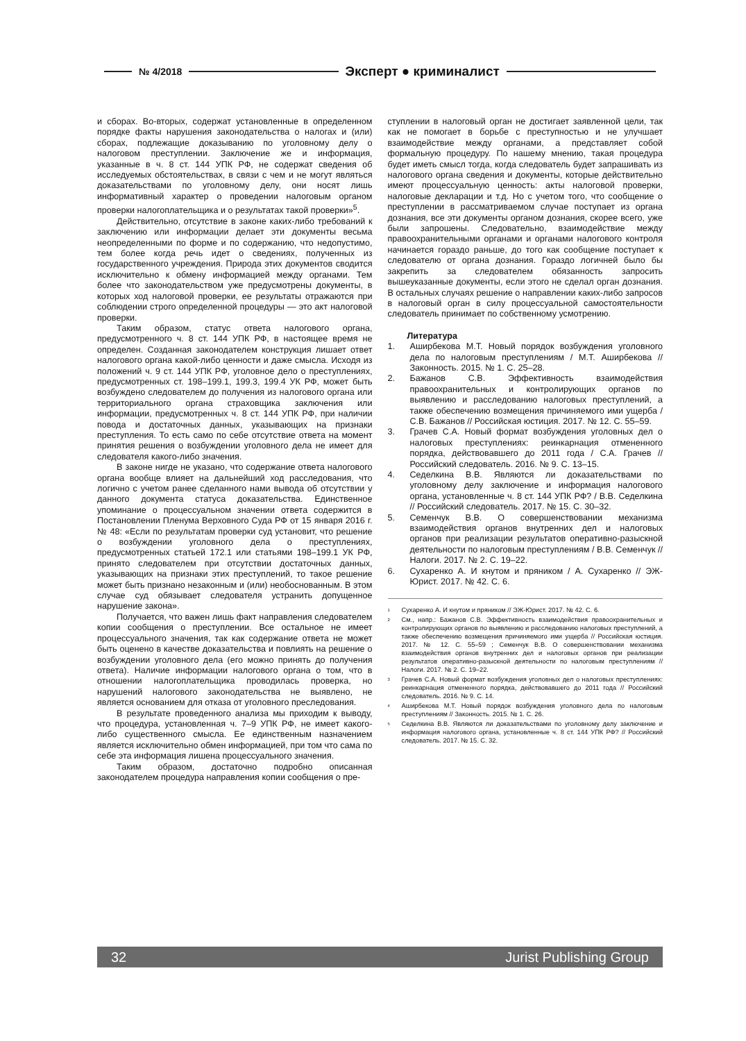№ 4/2018 Эксперт ● криминалист
и сборах. Во-вторых, содержат установленные в определенном порядке факты нарушения законодательства о налогах и (или) сборах, подлежащие доказыванию по уголовному делу о налоговом преступлении. Заключение же и информация, указанные в ч. 8 ст. 144 УПК РФ, не содержат сведения об исследуемых обстоятельствах, в связи с чем и не могут являться доказательствами по уголовному делу, они носят лишь информативный характер о проведении налоговым органом проверки налогоплательщика и о результатах такой проверки»<sup>5</sup>.
Действительно, отсутствие в законе каких-либо требований к заключению или информации делает эти документы весьма неопределенными по форме и по содержанию, что недопустимо, тем более когда речь идет о сведениях, полученных из государственного учреждения. Природа этих документов сводится исключительно к обмену информацией между органами. Тем более что законодательством уже предусмотрены документы, в которых ход налоговой проверки, ее результаты отражаются при соблюдении строго определенной процедуры — это акт налоговой проверки.
Таким образом, статус ответа налогового органа, предусмотренного ч. 8 ст. 144 УПК РФ, в настоящее время не определен. Созданная законодателем конструкция лишает ответ налогового органа какой-либо ценности и даже смысла. Исходя из положений ч. 9 ст. 144 УПК РФ, уголовное дело о преступлениях, предусмотренных ст. 198–199.1, 199.3, 199.4 УК РФ, может быть возбуждено следователем до получения из налогового органа или территориального органа страховщика заключения или информации, предусмотренных ч. 8 ст. 144 УПК РФ, при наличии повода и достаточных данных, указывающих на признаки преступления. То есть само по себе отсутствие ответа на момент принятия решения о возбуждении уголовного дела не имеет для следователя какого-либо значения.
В законе нигде не указано, что содержание ответа налогового органа вообще влияет на дальнейший ход расследования, что логично с учетом ранее сделанного нами вывода об отсутствии у данного документа статуса доказательства. Единственное упоминание о процессуальном значении ответа содержится в Постановлении Пленума Верховного Суда РФ от 15 января 2016 г. № 48: «Если по результатам проверки суд установит, что решение о возбуждении уголовного дела о преступлениях, предусмотренных статьей 172.1 или статьями 198–199.1 УК РФ, принято следователем при отсутствии достаточных данных, указывающих на признаки этих преступлений, то такое решение может быть признано незаконным и (или) необоснованным. В этом случае суд обязывает следователя устранить допущенное нарушение закона».
Получается, что важен лишь факт направления следователем копии сообщения о преступлении. Все остальное не имеет процессуального значения, так как содержание ответа не может быть оценено в качестве доказательства и повлиять на решение о возбуждении уголовного дела (его можно принять до получения ответа). Наличие информации налогового органа о том, что в отношении налогоплательщика проводилась проверка, но нарушений налогового законодательства не выявлено, не является основанием для отказа от уголовного преследования.
В результате проведенного анализа мы приходим к выводу, что процедура, установленная ч. 7–9 УПК РФ, не имеет какого-либо существенного смысла. Ее единственным назначением является исключительно обмен информацией, при том что сама по себе эта информация лишена процессуального значения.
Таким образом, достаточно подробно описанная законодателем процедура направления копии сообщения о пре-
ступлении в налоговый орган не достигает заявленной цели, так как не помогает в борьбе с преступностью и не улучшает взаимодействие между органами, а представляет собой формальную процедуру. По нашему мнению, такая процедура будет иметь смысл тогда, когда следователь будет запрашивать из налогового органа сведения и документы, которые действительно имеют процессуальную ценность: акты налоговой проверки, налоговые декларации и т.д. Но с учетом того, что сообщение о преступлении в рассматриваемом случае поступает из органа дознания, все эти документы органом дознания, скорее всего, уже были запрошены. Следовательно, взаимодействие между правоохранительными органами и органами налогового контроля начинается гораздо раньше, до того как сообщение поступает к следователю от органа дознания. Гораздо логичней было бы закрепить за следователем обязанность запросить вышеуказанные документы, если этого не сделал орган дознания. В остальных случаях решение о направлении каких-либо запросов в налоговый орган в силу процессуальной самостоятельности следователь принимает по собственному усмотрению.
Литература
1. Аширбекова М.Т. Новый порядок возбуждения уголовного дела по налоговым преступлениям / М.Т. Аширбекова // Законность. 2015. № 1. С. 25–28.
2. Бажанов С.В. Эффективность взаимодействия правоохранительных и контролирующих органов по выявлению и расследованию налоговых преступлений, а также обеспечению возмещения причиняемого ими ущерба / С.В. Бажанов // Российская юстиция. 2017. № 12. С. 55–59.
3. Грачев С.А. Новый формат возбуждения уголовных дел о налоговых преступлениях: реинкарнация отмененного порядка, действовавшего до 2011 года / С.А. Грачев // Российский следователь. 2016. № 9. С. 13–15.
4. Седелкина В.В. Являются ли доказательствами по уголовному делу заключение и информация налогового органа, установленные ч. 8 ст. 144 УПК РФ? / В.В. Седелкина // Российский следователь. 2017. № 15. С. 30–32.
5. Семенчук В.В. О совершенствовании механизма взаимодействия органов внутренних дел и налоговых органов при реализации результатов оперативно-разыскной деятельности по налоговым преступлениям / В.В. Семенчук // Налоги. 2017. № 2. С. 19–22.
6. Сухаренко А. И кнутом и пряником / А. Сухаренко // ЭЖ-Юрист. 2017. № 42. С. 6.
<sup>1</sup> Сухаренко А. И кнутом и пряником // ЭЖ-Юрист. 2017. № 42. С. 6.
<sup>2</sup> См., напр.: Бажанов С.В. Эффективность взаимодействия правоохранительных и контролирующих органов по выявлению и расследованию налоговых преступлений, а также обеспечению возмещения причиняемого ими ущерба // Российская юстиция. 2017. № 12. С. 55–59 ; Семенчук В.В. О совершенствовании механизма взаимодействия органов внутренних дел и налоговых органов при реализации результатов оперативно-разыскной деятельности по налоговым преступлениям // Налоги. 2017. № 2. С. 19–22.
<sup>3</sup> Грачев С.А. Новый формат возбуждения уголовных дел о налоговых преступлениях: реинкарнация отмененного порядка, действовавшего до 2011 года // Российский следователь. 2016. № 9. С. 14.
<sup>4</sup> Аширбекова М.Т. Новый порядок возбуждения уголовного дела по налоговым преступлениям // Законность. 2015. № 1. С. 26.
<sup>5</sup> Седелкина В.В. Являются ли доказательствами по уголовному делу заключение и информация налогового органа, установленные ч. 8 ст. 144 УПК РФ? // Российский следователь. 2017. № 15. С. 32.
32 Jurist Publishing Group